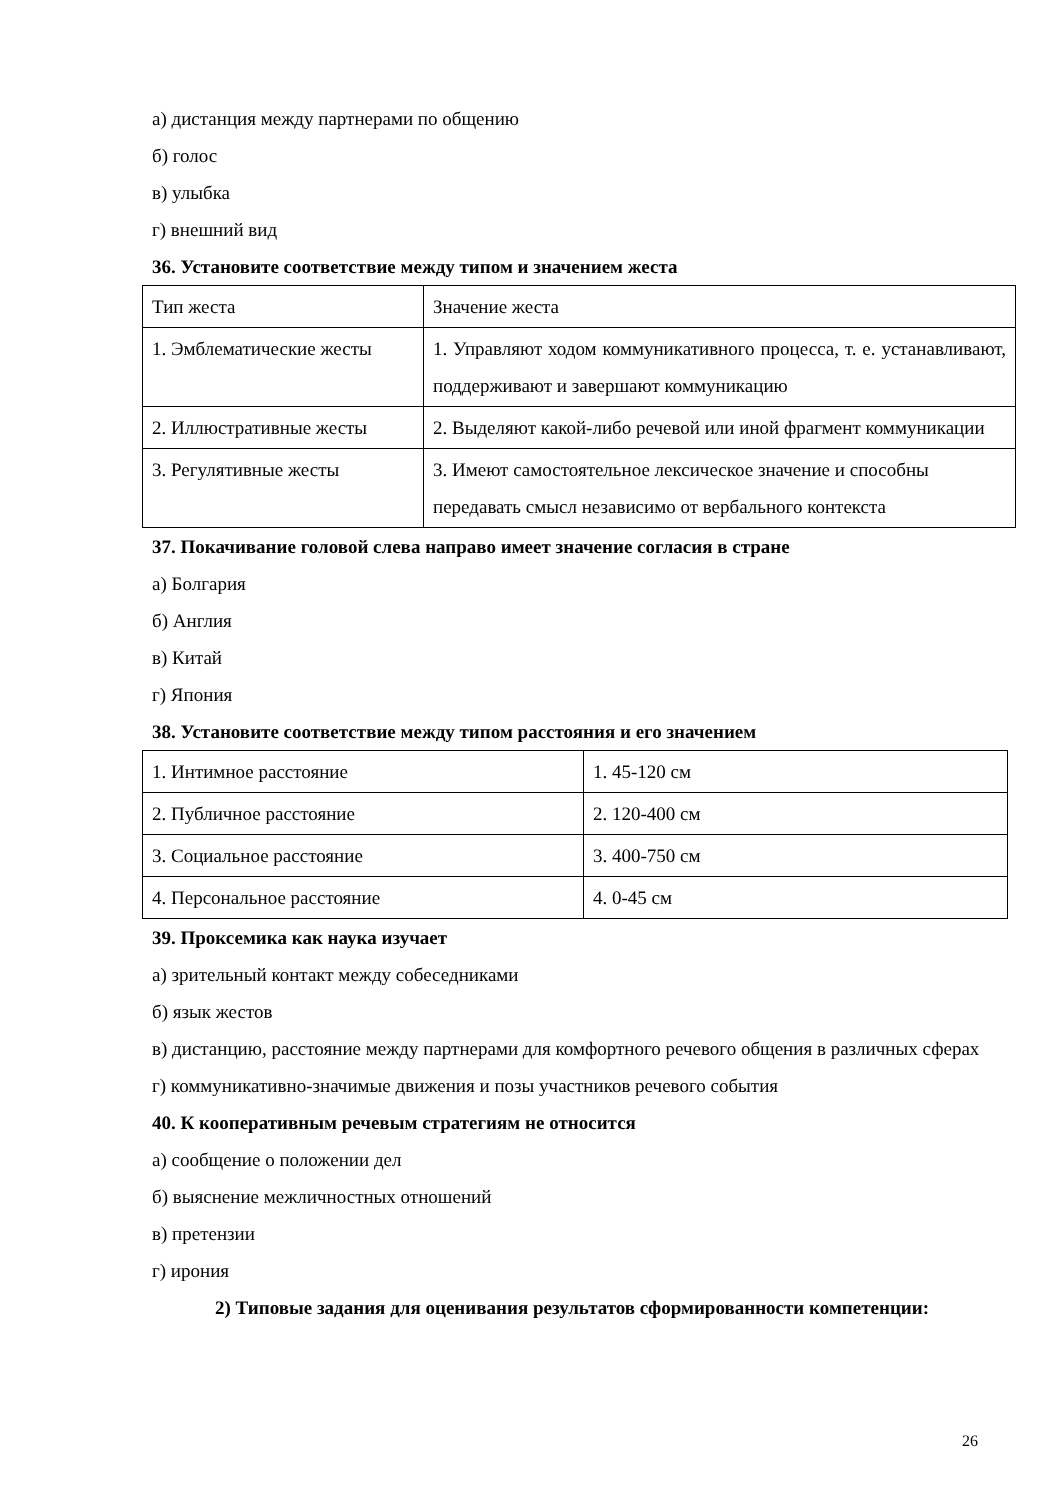а) дистанция между партнерами по общению
б) голос
в) улыбка
г) внешний вид
36. Установите соответствие между типом и значением жеста
| Тип жеста | Значение жеста |
| 1. Эмблематические жесты | 1. Управляют ходом коммуникативного процесса, т. е. устанавливают, поддерживают и завершают коммуникацию |
| 2. Иллюстративные жесты | 2. Выделяют какой-либо речевой или иной фрагмент коммуникации |
| 3. Регулятивные жесты | 3. Имеют самостоятельное лексическое значение и способны передавать смысл независимо от вербального контекста |
37. Покачивание головой слева направо имеет значение согласия в стране
а) Болгария
б) Англия
в) Китай
г) Япония
38. Установите соответствие между типом расстояния и его значением
| 1. Интимное расстояние | 1. 45-120 см |
| 2. Публичное расстояние | 2. 120-400 см |
| 3. Социальное расстояние | 3. 400-750 см |
| 4. Персональное расстояние | 4. 0-45 см |
39. Проксемика как наука изучает
а) зрительный контакт между собеседниками
б) язык жестов
в) дистанцию, расстояние между партнерами для комфортного речевого общения в различных сферах
г) коммуникативно-значимые движения и позы участников речевого события
40. К кооперативным речевым стратегиям не относится
а) сообщение о положении дел
б) выяснение межличностных отношений
в) претензии
г) ирония
2) Типовые задания для оценивания результатов сформированности компетенции:
26